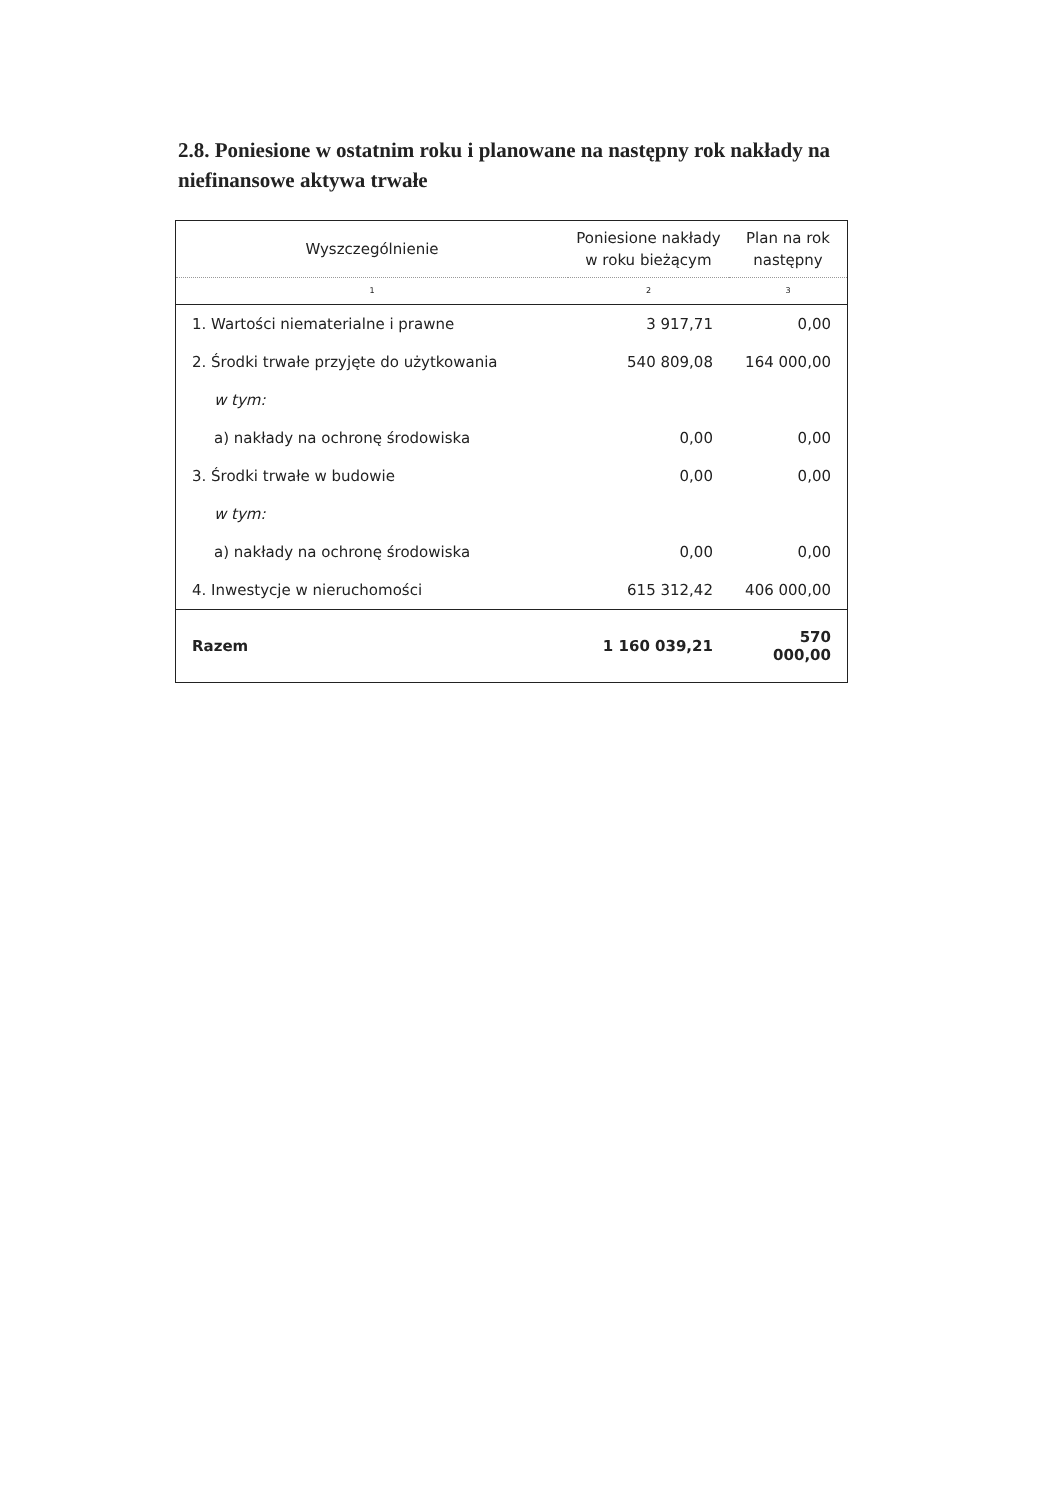2.8. Poniesione w ostatnim roku i planowane na następny rok nakłady na niefinansowe aktywa trwałe
| Wyszczególnienie | Poniesione nakłady w roku bieżącym | Plan na rok następny |
| --- | --- | --- |
| 1 | 2 | 3 |
| 1. Wartości niematerialne i prawne | 3 917,71 | 0,00 |
| 2. Środki trwałe przyjęte do użytkowania | 540 809,08 | 164 000,00 |
| w tym: | | |
| a) nakłady na ochronę środowiska | 0,00 | 0,00 |
| 3. Środki trwałe w budowie | 0,00 | 0,00 |
| w tym: | | |
| a) nakłady na ochronę środowiska | 0,00 | 0,00 |
| 4. Inwestycje w nieruchomości | 615 312,42 | 406 000,00 |
| Razem | 1 160 039,21 | 570 000,00 |